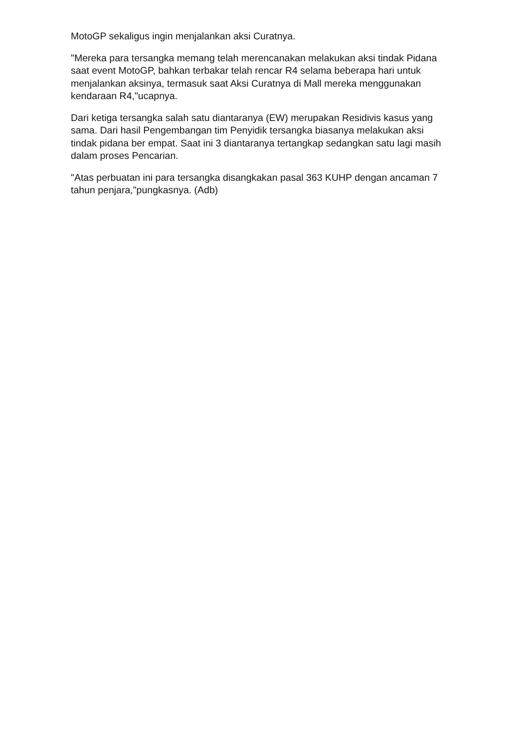MotoGP sekaligus ingin menjalankan aksi Curatnya.
"Mereka para tersangka memang telah merencanakan melakukan aksi tindak Pidana saat event MotoGP, bahkan terbakar telah rencar R4 selama beberapa hari untuk menjalankan aksinya, termasuk saat Aksi Curatnya di Mall mereka menggunakan kendaraan R4,"ucapnya.
Dari ketiga tersangka salah satu diantaranya (EW) merupakan Residivis kasus yang sama. Dari hasil Pengembangan tim Penyidik tersangka biasanya melakukan aksi tindak pidana ber empat. Saat ini 3 diantaranya tertangkap sedangkan satu lagi masih dalam proses Pencarian.
"Atas perbuatan ini para tersangka disangkakan pasal 363 KUHP dengan ancaman 7 tahun penjara,"pungkasnya. (Adb)